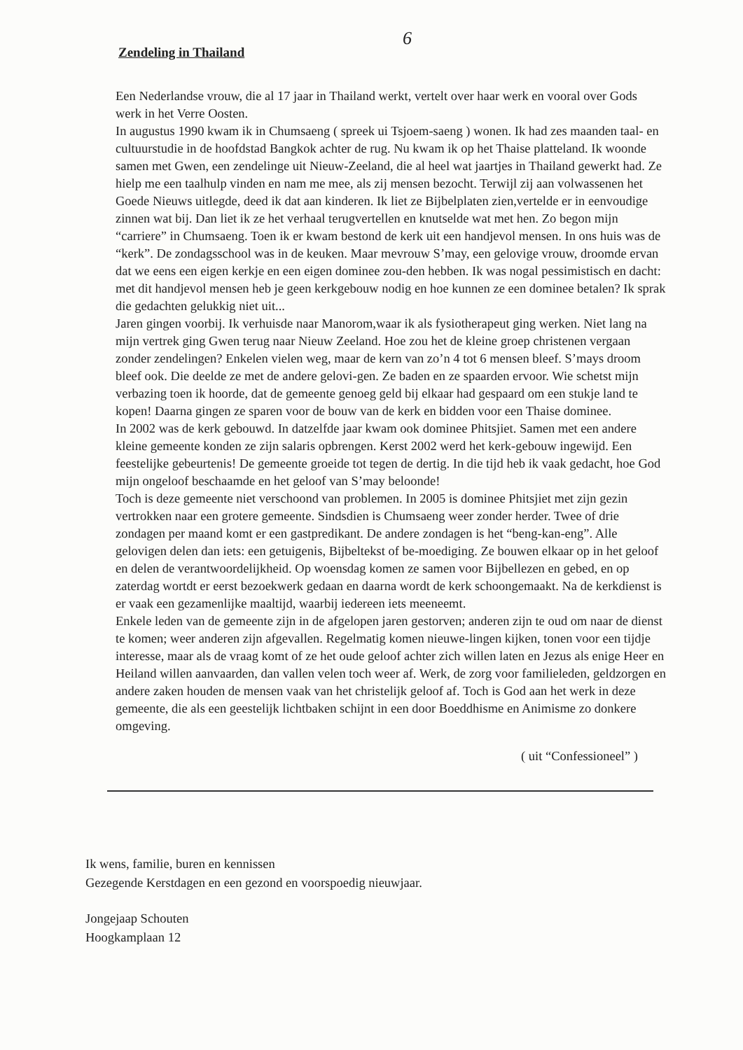6
Zendeling in Thailand
Een Nederlandse vrouw, die al 17 jaar in Thailand werkt, vertelt over haar werk en vooral over Gods werk in het Verre Oosten.
In augustus 1990 kwam ik in Chumsaeng ( spreek ui Tsjoem-saeng ) wonen. Ik had zes maanden taal- en cultuurstudie in de hoofdstad Bangkok achter de rug. Nu kwam ik op het Thaise platteland. Ik woonde samen met Gwen, een zendelinge uit Nieuw-Zeeland, die al heel wat jaartjes in Thailand gewerkt had. Ze hielp me een taalhulp vinden en nam me mee, als zij mensen bezocht. Terwijl zij aan volwassenen het Goede Nieuws uitlegde, deed ik dat aan kinderen. Ik liet ze Bijbelplaten zien,vertelde er in eenvoudige zinnen wat bij. Dan liet ik ze het verhaal terugvertellen en knutselde wat met hen. Zo begon mijn “carriere” in Chumsaeng. Toen ik er kwam bestond de kerk uit een handjevol mensen. In ons huis was de “kerk”. De zondagsschool was in de keuken. Maar mevrouw S’may, een gelovige vrouw, droomde ervan dat we eens een eigen kerkje en een eigen dominee zou-den hebben. Ik was nogal pessimistisch en dacht: met dit handjevol mensen heb je geen kerkgebouw nodig en hoe kunnen ze een dominee betalen? Ik sprak die gedachten gelukkig niet uit...
Jaren gingen voorbij. Ik verhuisde naar Manorom,waar ik als fysiotherapeut ging werken. Niet lang na mijn vertrek ging Gwen terug naar Nieuw Zeeland. Hoe zou het de kleine groep christenen vergaan zonder zendelingen? Enkelen vielen weg, maar de kern van zo’n 4 tot 6 mensen bleef. S’mays droom bleef ook. Die deelde ze met de andere gelovi-gen. Ze baden en ze spaarden ervoor. Wie schetst mijn verbazing toen ik hoorde, dat de gemeente genoeg geld bij elkaar had gespaard om een stukje land te kopen! Daarna gingen ze sparen voor de bouw van de kerk en bidden voor een Thaise dominee.
In 2002 was de kerk gebouwd. In datzelfde jaar kwam ook dominee Phitsjiet. Samen met een andere kleine gemeente konden ze zijn salaris opbrengen. Kerst 2002 werd het kerk-gebouw ingewijd. Een feestelijke gebeurtenis! De gemeente groeide tot tegen de dertig. In die tijd heb ik vaak gedacht, hoe God mijn ongeloof beschaamde en het geloof van S’may beloonde!
Toch is deze gemeente niet verschoond van problemen. In 2005 is dominee Phitsjiet met zijn gezin vertrokken naar een grotere gemeente. Sindsdien is Chumsaeng weer zonder herder. Twee of drie zondagen per maand komt er een gastpredikant. De andere zondagen is het “beng-kan-eng”. Alle gelovigen delen dan iets: een getuigenis, Bijbeltekst of be-moediging. Ze bouwen elkaar op in het geloof en delen de verantwoordelijkheid. Op woensdag komen ze samen voor Bijbellezen en gebed, en op zaterdag wortdt er eerst bezoekwerk gedaan en daarna wordt de kerk schoongemaakt. Na de kerkdienst is er vaak een gezamenlijke maaltijd, waarbij iedereen iets meeneemt.
Enkele leden van de gemeente zijn in de afgelopen jaren gestorven; anderen zijn te oud om naar de dienst te komen; weer anderen zijn afgevallen. Regelmatig komen nieuwe-lingen kijken, tonen voor een tijdje interesse, maar als de vraag komt of ze het oude geloof achter zich willen laten en Jezus als enige Heer en Heiland willen aanvaarden, dan vallen velen toch weer af. Werk, de zorg voor familieleden, geldzorgen en andere zaken houden de mensen vaak van het christelijk geloof af. Toch is God aan het werk in deze gemeente, die als een geestelijk lichtbaken schijnt in een door Boeddhisme en Animisme zo donkere omgeving.
( uit “Confessioneel” )
Ik wens, familie, buren en kennissen
Gezegende Kerstdagen en een gezond en voorspoedig nieuwjaar.
Jongejaap Schouten
Hoogkamplaan 12